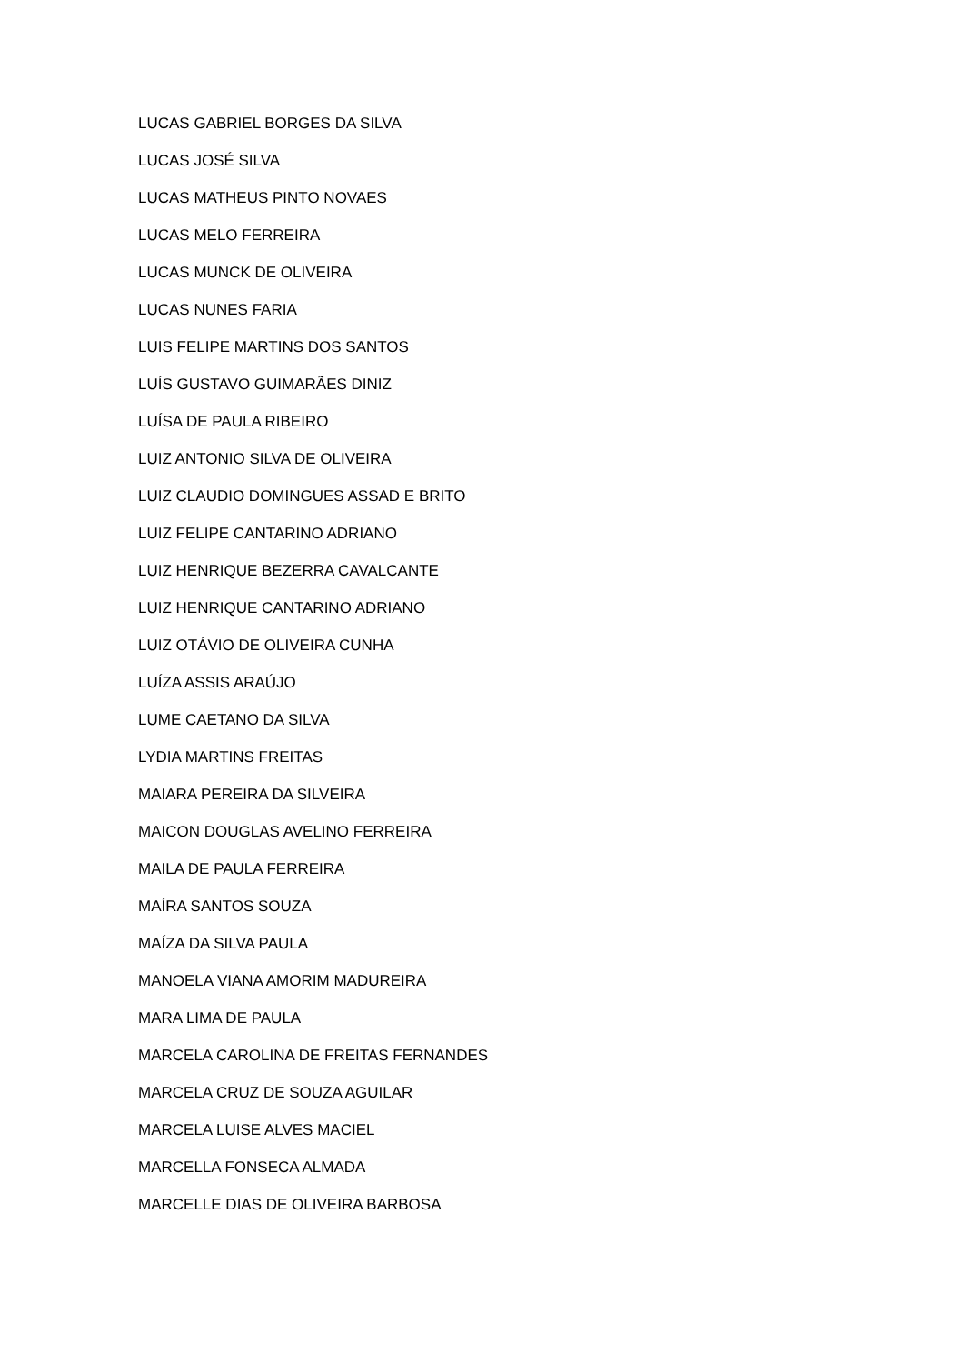LUCAS GABRIEL BORGES DA SILVA
LUCAS JOSÉ SILVA
LUCAS MATHEUS PINTO NOVAES
LUCAS MELO FERREIRA
LUCAS MUNCK DE OLIVEIRA
LUCAS NUNES FARIA
LUIS FELIPE MARTINS DOS SANTOS
LUÍS GUSTAVO GUIMARÃES DINIZ
LUÍSA DE PAULA RIBEIRO
LUIZ ANTONIO SILVA DE OLIVEIRA
LUIZ CLAUDIO DOMINGUES ASSAD E BRITO
LUIZ FELIPE CANTARINO ADRIANO
LUIZ HENRIQUE BEZERRA CAVALCANTE
LUIZ HENRIQUE CANTARINO ADRIANO
LUIZ OTÁVIO DE OLIVEIRA CUNHA
LUÍZA ASSIS ARAÚJO
LUME CAETANO DA SILVA
LYDIA MARTINS FREITAS
MAIARA PEREIRA DA SILVEIRA
MAICON DOUGLAS AVELINO FERREIRA
MAILA DE PAULA FERREIRA
MAÍRA SANTOS SOUZA
MAÍZA DA SILVA PAULA
MANOELA VIANA AMORIM MADUREIRA
MARA LIMA DE PAULA
MARCELA CAROLINA DE FREITAS FERNANDES
MARCELA CRUZ DE SOUZA AGUILAR
MARCELA LUISE ALVES MACIEL
MARCELLA FONSECA ALMADA
MARCELLE DIAS DE OLIVEIRA BARBOSA